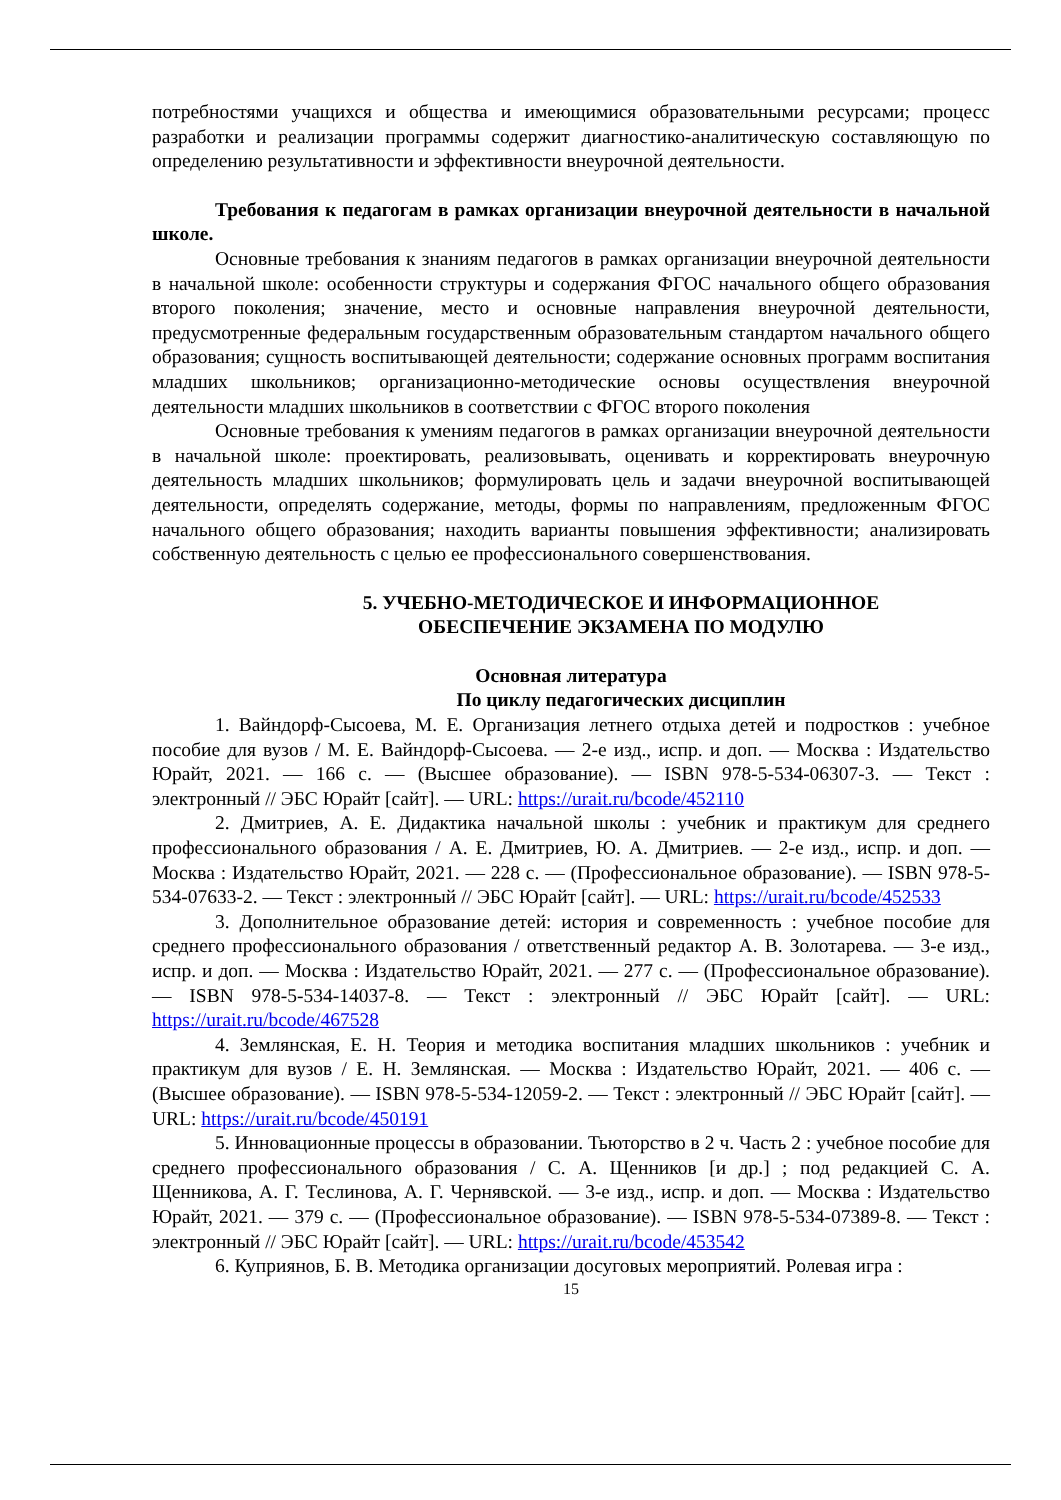потребностями учащихся и общества и имеющимися образовательными ресурсами; процесс разработки и реализации программы содержит диагностико-аналитическую составляющую по определению результативности и эффективности внеурочной деятельности.
Требования к педагогам в рамках организации внеурочной деятельности в начальной школе.
Основные требования к знаниям педагогов в рамках организации внеурочной деятельности в начальной школе: особенности структуры и содержания ФГОС начального общего образования второго поколения; значение, место и основные направления внеурочной деятельности, предусмотренные федеральным государственным образовательным стандартом начального общего образования; сущность воспитывающей деятельности; содержание основных программ воспитания младших школьников; организационно-методические основы осуществления внеурочной деятельности младших школьников в соответствии с ФГОС второго поколения
Основные требования к умениям педагогов в рамках организации внеурочной деятельности в начальной школе: проектировать, реализовывать, оценивать и корректировать внеурочную деятельность младших школьников; формулировать цель и задачи внеурочной воспитывающей деятельности, определять содержание, методы, формы по направлениям, предложенным ФГОС начального общего образования; находить варианты повышения эффективности; анализировать собственную деятельность с целью ее профессионального совершенствования.
5. УЧЕБНО-МЕТОДИЧЕСКОЕ И ИНФОРМАЦИОННОЕ
ОБЕСПЕЧЕНИЕ ЭКЗАМЕНА ПО МОДУЛЮ
Основная литература
По циклу педагогических дисциплин
1. Вайндорф-Сысоева, М. Е. Организация летнего отдыха детей и подростков : учебное пособие для вузов / М. Е. Вайндорф-Сысоева. — 2-е изд., испр. и доп. — Москва : Издательство Юрайт, 2021. — 166 с. — (Высшее образование). — ISBN 978-5-534-06307-3. — Текст : электронный // ЭБС Юрайт [сайт]. — URL: https://urait.ru/bcode/452110
2. Дмитриев, А. Е. Дидактика начальной школы : учебник и практикум для среднего профессионального образования / А. Е. Дмитриев, Ю. А. Дмитриев. — 2-е изд., испр. и доп. — Москва : Издательство Юрайт, 2021. — 228 с. — (Профессиональное образование). — ISBN 978-5-534-07633-2. — Текст : электронный // ЭБС Юрайт [сайт]. — URL: https://urait.ru/bcode/452533
3. Дополнительное образование детей: история и современность : учебное пособие для среднего профессионального образования / ответственный редактор А. В. Золотарева. — 3-е изд., испр. и доп. — Москва : Издательство Юрайт, 2021. — 277 с. — (Профессиональное образование). — ISBN 978-5-534-14037-8. — Текст : электронный // ЭБС Юрайт [сайт]. — URL: https://urait.ru/bcode/467528
4. Землянская, Е. Н. Теория и методика воспитания младших школьников : учебник и практикум для вузов / Е. Н. Землянская. — Москва : Издательство Юрайт, 2021. — 406 с. — (Высшее образование). — ISBN 978-5-534-12059-2. — Текст : электронный // ЭБС Юрайт [сайт]. — URL: https://urait.ru/bcode/450191
5. Инновационные процессы в образовании. Тьюторство в 2 ч. Часть 2 : учебное пособие для среднего профессионального образования / С. А. Щенников [и др.] ; под редакцией С. А. Щенникова, А. Г. Теслинова, А. Г. Чернявской. — 3-е изд., испр. и доп. — Москва : Издательство Юрайт, 2021. — 379 с. — (Профессиональное образование). — ISBN 978-5-534-07389-8. — Текст : электронный // ЭБС Юрайт [сайт]. — URL: https://urait.ru/bcode/453542
6. Куприянов, Б. В. Методика организации досуговых мероприятий. Ролевая игра :
15